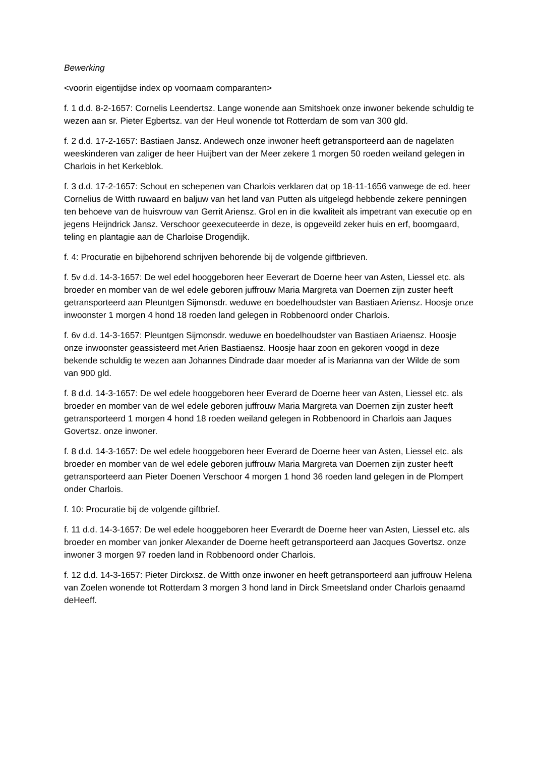Bewerking
<voorin eigentijdse index op voornaam comparanten>
f. 1 d.d. 8-2-1657: Cornelis Leendertsz. Lange wonende aan Smitshoek onze inwoner bekende schuldig te wezen aan sr. Pieter Egbertsz. van der Heul wonende tot Rotterdam de som van 300 gld.
f. 2 d.d. 17-2-1657: Bastiaen Jansz. Andewech onze inwoner heeft getransporteerd aan de nagelaten weeskinderen van zaliger de heer Huijbert van der Meer zekere 1 morgen 50 roeden weiland gelegen in Charlois in het Kerkeblok.
f. 3 d.d. 17-2-1657: Schout en schepenen van Charlois verklaren dat op 18-11-1656 vanwege de ed. heer Cornelius de Witth ruwaard en baljuw van het land van Putten als uitgelegd hebbende zekere penningen ten behoeve van de huisvrouw van Gerrit Ariensz. Grol en in die kwaliteit als impetrant van executie op en jegens Heijndrick Jansz. Verschoor geexecuteerde in deze, is opgeveild zeker huis en erf, boomgaard, teling en plantagie aan de Charloise Drogendijk.
f. 4: Procuratie en bijbehorend schrijven behorende bij de volgende giftbrieven.
f. 5v d.d. 14-3-1657: De wel edel hooggeboren heer Eeverart de Doerne heer van Asten, Liessel etc. als broeder en momber van de wel edele geboren juffrouw Maria Margreta van Doernen zijn zuster heeft getransporteerd aan Pleuntgen Sijmonsdr. weduwe en boedelhoudster van Bastiaen Ariensz. Hoosje onze inwoonster 1 morgen 4 hond 18 roeden land gelegen in Robbenoord onder Charlois.
f. 6v d.d. 14-3-1657: Pleuntgen Sijmonsdr. weduwe en boedelhoudster van Bastiaen Ariaensz. Hoosje onze inwoonster geassisteerd met Arien Bastiaensz. Hoosje haar zoon en gekoren voogd in deze bekende schuldig te wezen aan Johannes Dindrade daar moeder af is Marianna van der Wilde de som van 900 gld.
f. 8 d.d. 14-3-1657: De wel edele hooggeboren heer Everard de Doerne heer van Asten, Liessel etc. als broeder en momber van de wel edele geboren juffrouw Maria Margreta van Doernen zijn zuster heeft getransporteerd 1 morgen 4 hond 18 roeden weiland gelegen in Robbenoord in Charlois aan Jaques Govertsz. onze inwoner.
f. 8 d.d. 14-3-1657: De wel edele hooggeboren heer Everard de Doerne heer van Asten, Liessel etc. als broeder en momber van de wel edele geboren juffrouw Maria Margreta van Doernen zijn zuster heeft getransporteerd aan Pieter Doenen Verschoor 4 morgen 1 hond 36 roeden land gelegen in de Plompert onder Charlois.
f. 10: Procuratie bij de volgende giftbrief.
f. 11 d.d. 14-3-1657: De wel edele hooggeboren heer Everardt de Doerne heer van Asten, Liessel etc. als broeder en momber van jonker Alexander de Doerne heeft getransporteerd aan Jacques Govertsz. onze inwoner 3 morgen 97 roeden land in Robbenoord onder Charlois.
f. 12 d.d. 14-3-1657: Pieter Dirckxsz. de Witth onze inwoner en heeft getransporteerd aan juffrouw Helena van Zoelen wonende tot Rotterdam 3 morgen 3 hond land in Dirck Smeetsland onder Charlois genaamd deHeeff.